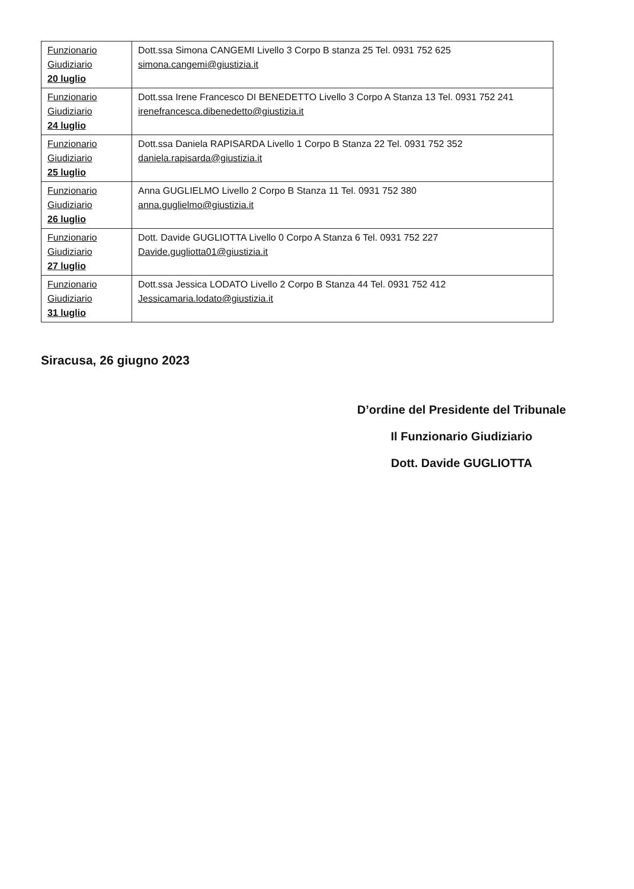| Funzionario Giudiziario 20 luglio | Dott.ssa Simona CANGEMI Livello 3 Corpo B stanza 25 Tel. 0931 752 625 simona.cangemi@giustizia.it |
| Funzionario Giudiziario 24 luglio | Dott.ssa Irene Francesco DI BENEDETTO Livello 3 Corpo A Stanza 13 Tel. 0931 752 241 irenefrancesca.dibenedetto@giustizia.it |
| Funzionario Giudiziario 25 luglio | Dott.ssa Daniela RAPISARDA Livello 1 Corpo B Stanza 22 Tel. 0931 752 352 daniela.rapisarda@giustizia.it |
| Funzionario Giudiziario 26 luglio | Anna GUGLIELMO Livello 2 Corpo B Stanza 11 Tel. 0931 752 380 anna.guglielmo@giustizia.it |
| Funzionario Giudiziario 27 luglio | Dott. Davide GUGLIOTTA Livello 0 Corpo A Stanza 6 Tel. 0931 752 227 Davide.gugliotta01@giustizia.it |
| Funzionario Giudiziario 31 luglio | Dott.ssa Jessica LODATO Livello 2 Corpo B Stanza 44 Tel. 0931 752 412 Jessicamaria.lodato@giustizia.it |
Siracusa, 26 giugno 2023
D’ordine del Presidente del Tribunale
Il Funzionario Giudiziario
Dott. Davide GUGLIOTTA